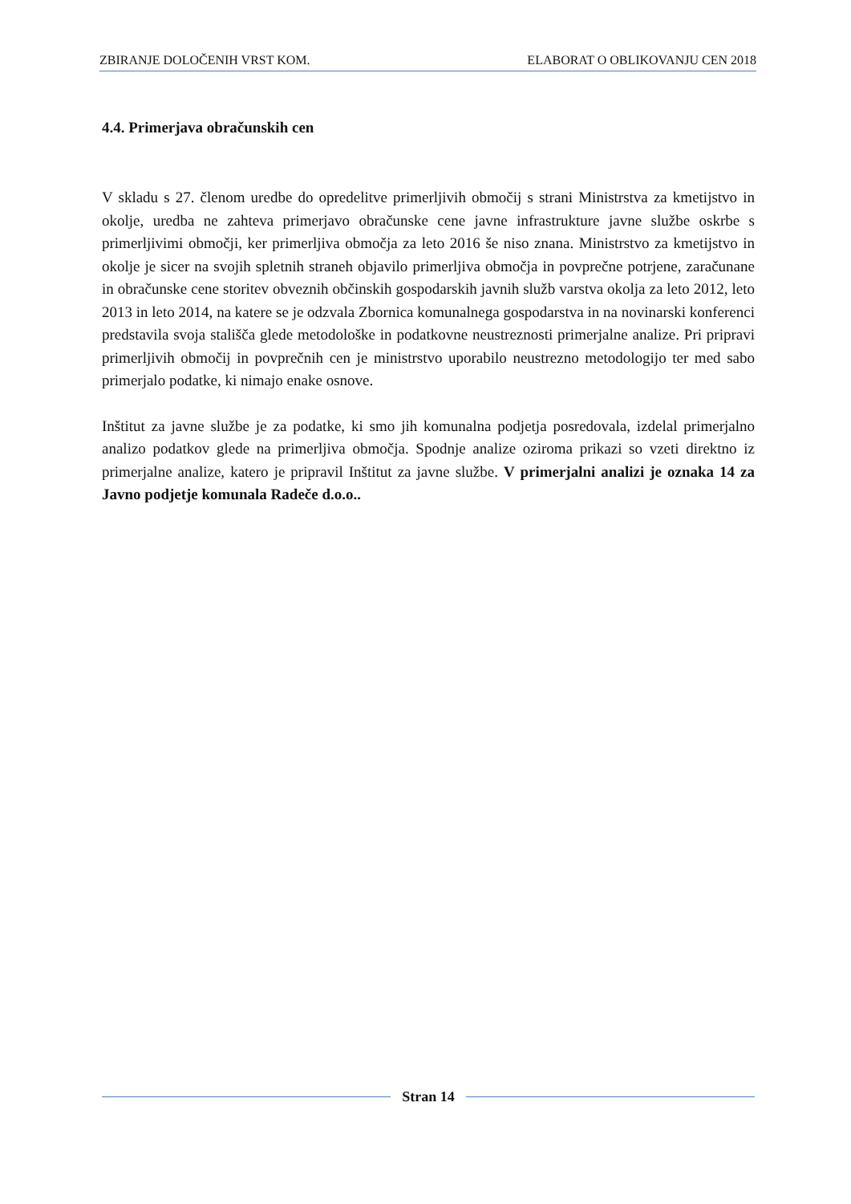ZBIRANJE DOLOČENIH VRST KOM. ELABORAT O OBLIKOVANJU CEN 2018
4.4. Primerjava obračunskih cen
V skladu s 27. členom uredbe do opredelitve primerljivih območij s strani Ministrstva za kmetijstvo in okolje, uredba ne zahteva primerjavo obračunske cene javne infrastrukture javne službe oskrbe s primerljivimi območji, ker primerljiva območja za leto 2016 še niso znana. Ministrstvo za kmetijstvo in okolje je sicer na svojih spletnih straneh objavilo primerljiva območja in povprečne potrjene, zaračunane in obračunske cene storitev obveznih občinskih gospodarskih javnih služb varstva okolja za leto 2012, leto 2013 in leto 2014, na katere se je odzvala Zbornica komunalnega gospodarstva in na novinarski konferenci predstavila svoja stališča glede metodološke in podatkovne neustreznosti primerjalne analize. Pri pripravi primerljivih območij in povprečnih cen je ministrstvo uporabilo neustrezno metodologijo ter med sabo primerjalo podatke, ki nimajo enake osnove.
Inštitut za javne službe je za podatke, ki smo jih komunalna podjetja posredovala, izdelal primerjalno analizo podatkov glede na primerljiva območja. Spodnje analize oziroma prikazi so vzeti direktno iz primerjalne analize, katero je pripravil Inštitut za javne službe. V primerjalni analizi je oznaka 14 za Javno podjetje komunala Radeče d.o.o..
Stran 14